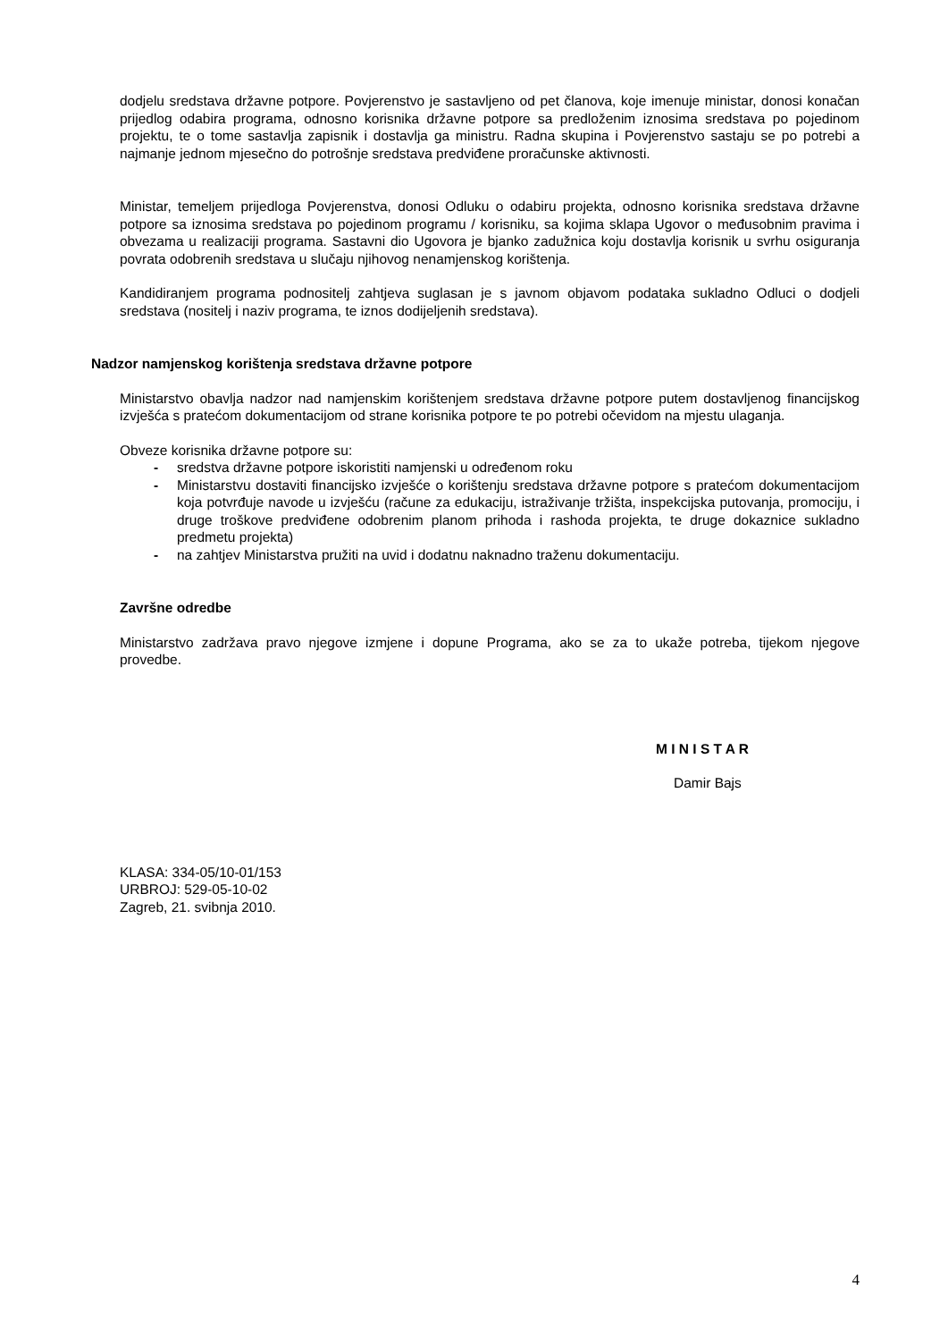dodjelu sredstava državne potpore. Povjerenstvo je sastavljeno od pet članova, koje imenuje ministar, donosi konačan prijedlog odabira programa, odnosno korisnika državne potpore sa predloženim iznosima sredstava po pojedinom projektu, te o tome sastavlja zapisnik i dostavlja ga ministru. Radna skupina i Povjerenstvo sastaju se po potrebi a najmanje jednom mjesečno do potrošnje sredstava predviđene proračunske aktivnosti.
Ministar, temeljem prijedloga Povjerenstva, donosi Odluku o odabiru projekta, odnosno korisnika sredstava državne potpore sa iznosima sredstava po pojedinom programu / korisniku, sa kojima sklapa Ugovor o međusobnim pravima i obvezama u realizaciji programa. Sastavni dio Ugovora je bjanko zadužnica koju dostavlja korisnik u svrhu osiguranja povrata odobrenih sredstava u slučaju njihovog nenamjenskog korištenja.
Kandidiranjem programa podnositelj zahtjeva suglasan je s javnom objavom podataka sukladno Odluci o dodjeli sredstava (nositelj i naziv programa, te iznos dodijeljenih sredstava).
Nadzor namjenskog korištenja sredstava državne potpore
Ministarstvo obavlja nadzor nad namjenskim korištenjem sredstava državne potpore putem dostavljenog financijskog izvješća s pratećom dokumentacijom od strane korisnika potpore te po potrebi očevidom na mjestu ulaganja.
Obveze korisnika državne potpore su:
- sredstva državne potpore iskoristiti namjenski u određenom roku
- Ministarstvu dostaviti financijsko izvješće o korištenju sredstava državne potpore s pratećom dokumentacijom koja potvrđuje navode u izvješću (račune za edukaciju, istraživanje tržišta, inspekcijska putovanja, promociju, i druge troškove predviđene odobrenim planom prihoda i rashoda projekta, te druge dokaznice sukladno predmetu projekta)
- na zahtjev Ministarstva pružiti na uvid i dodatnu naknadno traženu dokumentaciju.
Završne odredbe
Ministarstvo zadržava pravo njegove izmjene i dopune Programa, ako se za to ukaže potreba, tijekom njegove provedbe.
M I N I S T A R
Damir Bajs
KLASA: 334-05/10-01/153
URBROJ: 529-05-10-02
Zagreb, 21. svibnja 2010.
4